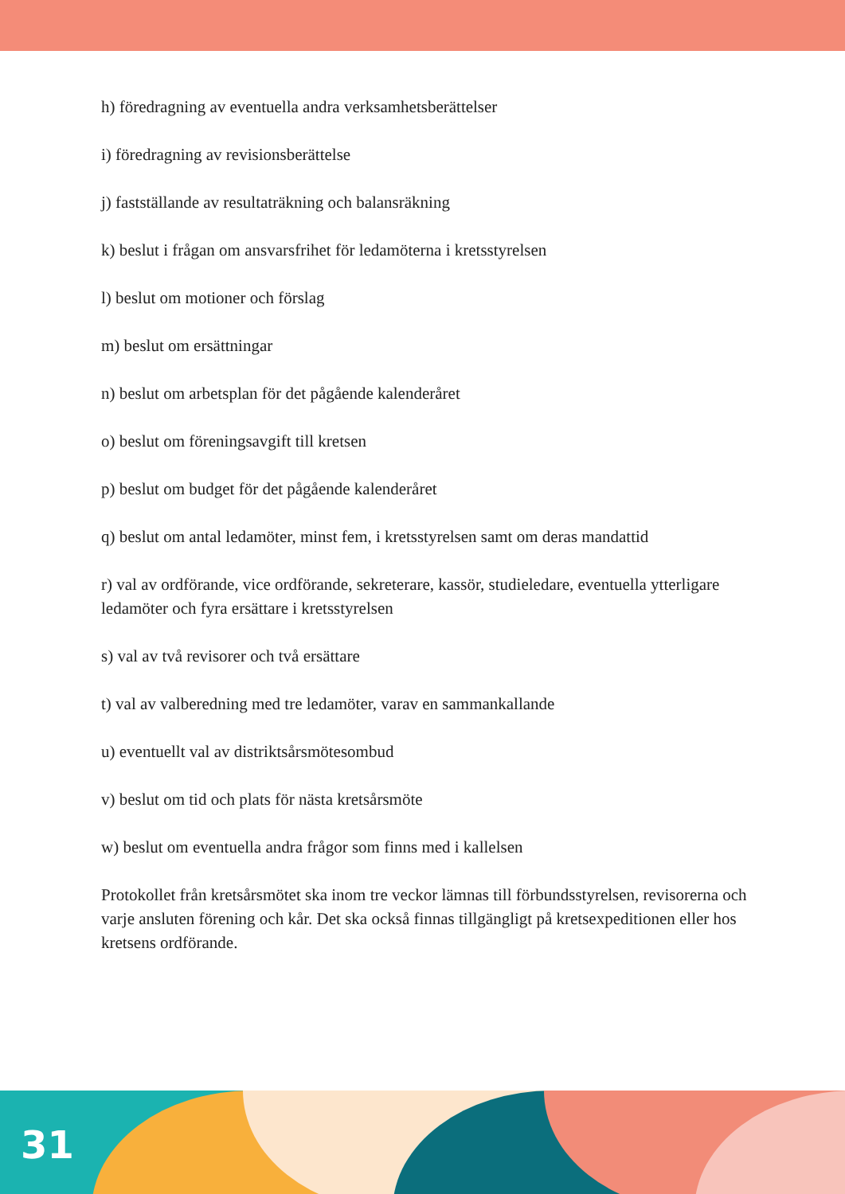h) föredragning av eventuella andra verksamhetsberättelser
i) föredragning av revisionsberättelse
j) fastställande av resultaträkning och balansräkning
k) beslut i frågan om ansvarsfrihet för ledamöterna i kretsstyrelsen
l) beslut om motioner och förslag
m) beslut om ersättningar
n) beslut om arbetsplan för det pågående kalenderåret
o) beslut om föreningsavgift till kretsen
p) beslut om budget för det pågående kalenderåret
q) beslut om antal ledamöter, minst fem, i kretsstyrelsen samt om deras mandattid
r) val av ordförande, vice ordförande, sekreterare, kassör, studieledare, eventuella ytterligare ledamöter och fyra ersättare i kretsstyrelsen
s) val av två revisorer och två ersättare
t) val av valberedning med tre ledamöter, varav en sammankallande
u) eventuellt val av distriktsårsmötesombud
v) beslut om tid och plats för nästa kretsårsmöte
w) beslut om eventuella andra frågor som finns med i kallelsen
Protokollet från kretsårsmötet ska inom tre veckor lämnas till förbundsstyrelsen, revisorerna och varje ansluten förening och kår. Det ska också finnas tillgängligt på kretsexpeditionen eller hos kretsens ordförande.
31